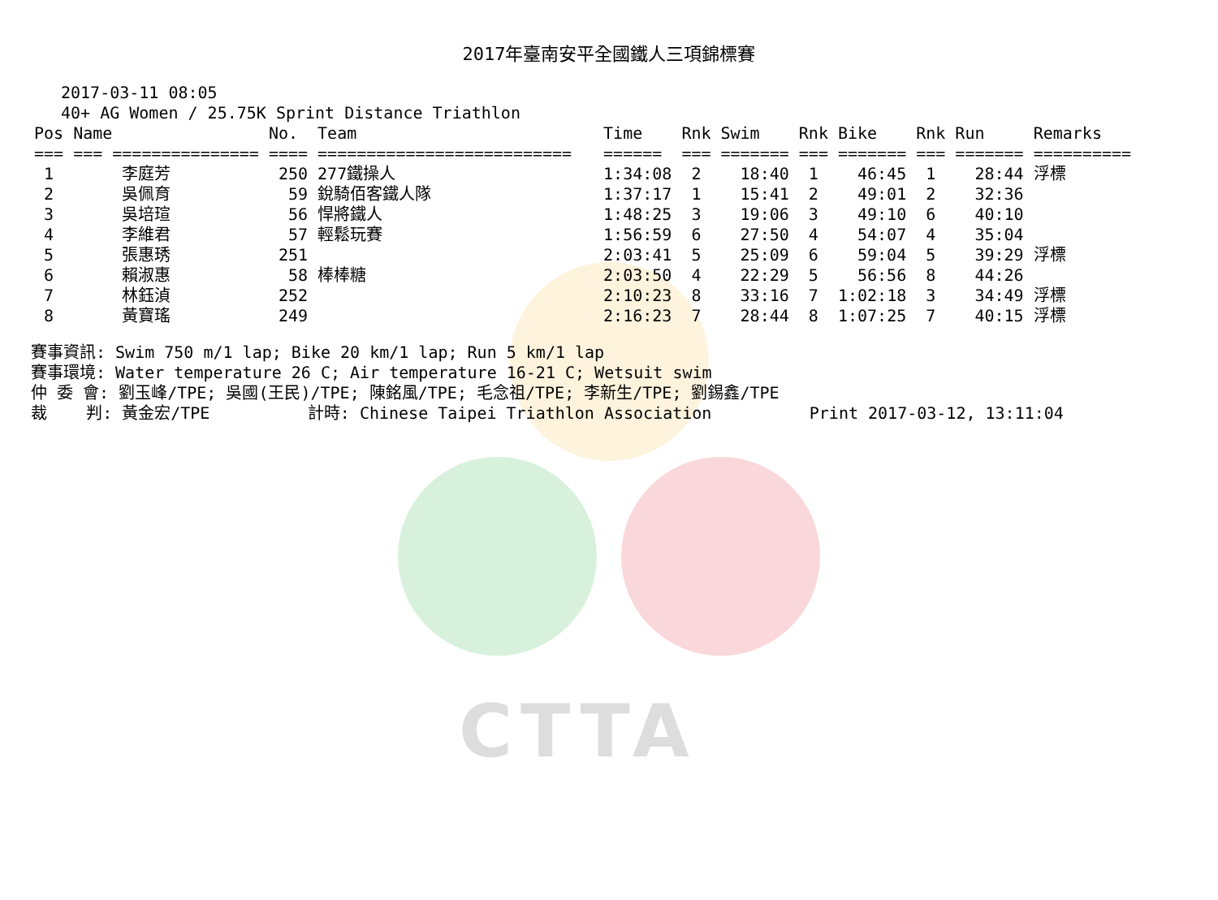CTTA
2017年臺南安平全國鐵人三項錦標賽
2017-03-11 08:05
40+ AG Women / 25.75K Sprint Distance Triathlon
| Pos | Name | No. | Team | Time | Rnk | Swim | Rnk | Bike | Rnk | Run | Remarks |
| --- | --- | --- | --- | --- | --- | --- | --- | --- | --- | --- | --- |
| === | === =============== | ==== | ========================== | ====== | === | ======= | === | ======= | === | ======= | ========== |
| 1 | 李庭芳 | 250 | 277鐵操人 | 1:34:08 | 2 | 18:40 | 1 | 46:45 | 1 | 28:44 | 浮標 |
| 2 | 吳佩育 | 59 | 銳騎佰客鐵人隊 | 1:37:17 | 1 | 15:41 | 2 | 49:01 | 2 | 32:36 | |
| 3 | 吳培瑄 | 56 | 悍將鐵人 | 1:48:25 | 3 | 19:06 | 3 | 49:10 | 6 | 40:10 | |
| 4 | 李維君 | 57 | 輕鬆玩賽 | 1:56:59 | 6 | 27:50 | 4 | 54:07 | 4 | 35:04 | |
| 5 | 張惠琇 | 251 | | 2:03:41 | 5 | 25:09 | 6 | 59:04 | 5 | 39:29 | 浮標 |
| 6 | 賴淑惠 | 58 | 棒棒糖 | 2:03:50 | 4 | 22:29 | 5 | 56:56 | 8 | 44:26 | |
| 7 | 林鈺湞 | 252 | | 2:10:23 | 8 | 33:16 | 7 | 1:02:18 | 3 | 34:49 | 浮標 |
| 8 | 黃寶瑤 | 249 | | 2:16:23 | 7 | 28:44 | 8 | 1:07:25 | 7 | 40:15 | 浮標 |
賽事資訊: Swim 750 m/1 lap; Bike 20 km/1 lap; Run 5 km/1 lap 賽事環境: Water temperature 26 C; Air temperature 16-21 C; Wetsuit swim 仲 委 會: 劉玉峰/TPE; 吳國(王民)/TPE; 陳銘風/TPE; 毛念祖/TPE; 李新生/TPE; 劉錫鑫/TPE 裁 判: 黃金宏/TPE 計時: Chinese Taipei Triathlon Association Print 2017-03-12, 13:11:04